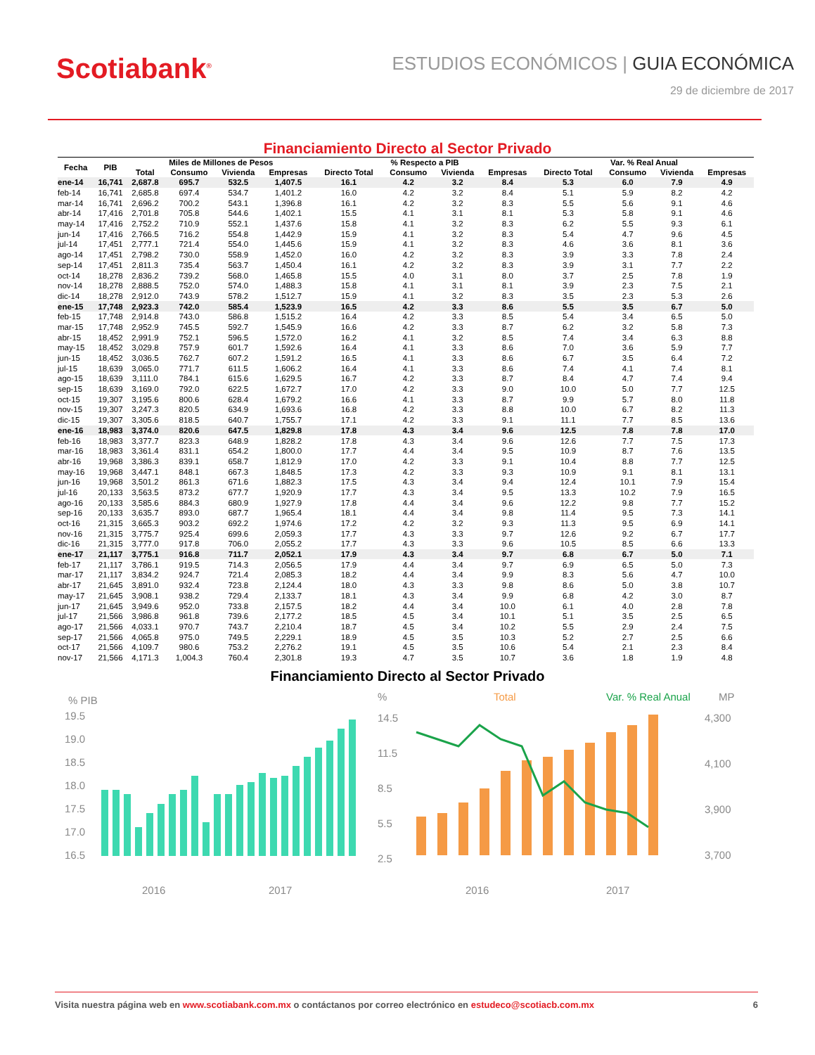Scotiabank<sup>®</sup>
ESTUDIOS ECONÓMICOS | GUIA ECONÓMICA
29 de diciembre de 2017
Financiamiento Directo al Sector Privado
| Fecha | PIB | Miles de Millones de Pesos | | | | % Respecto a PIB | | | | Var. % Real Anual | | | |
| --- | --- | --- | --- | --- | --- | --- | --- | --- | --- | --- | --- | --- | --- |
| | | Total | Consumo | Vivienda | Empresas | Directo Total | Consumo | Vivienda | Empresas | Directo Total | Consumo | Vivienda | Empresas |
| ene-14 | 16,741 | 2,687.8 | 695.7 | 532.5 | 1,407.5 | 16.1 | 4.2 | 3.2 | 8.4 | 5.3 | 6.0 | 7.9 | 4.9 |
| feb-14 | 16,741 | 2,685.8 | 697.4 | 534.7 | 1,401.2 | 16.0 | 4.2 | 3.2 | 8.4 | 5.1 | 5.9 | 8.2 | 4.2 |
| mar-14 | 16,741 | 2,696.2 | 700.2 | 543.1 | 1,396.8 | 16.1 | 4.2 | 3.2 | 8.3 | 5.5 | 5.6 | 9.1 | 4.6 |
| abr-14 | 17,416 | 2,701.8 | 705.8 | 544.6 | 1,402.1 | 15.5 | 4.1 | 3.1 | 8.1 | 5.3 | 5.8 | 9.1 | 4.6 |
| may-14 | 17,416 | 2,752.2 | 710.9 | 552.1 | 1,437.6 | 15.8 | 4.1 | 3.2 | 8.3 | 6.2 | 5.5 | 9.3 | 6.1 |
| jun-14 | 17,416 | 2,766.5 | 716.2 | 554.8 | 1,442.9 | 15.9 | 4.1 | 3.2 | 8.3 | 5.4 | 4.7 | 9.6 | 4.5 |
| jul-14 | 17,451 | 2,777.1 | 721.4 | 554.0 | 1,445.6 | 15.9 | 4.1 | 3.2 | 8.3 | 4.6 | 3.6 | 8.1 | 3.6 |
| ago-14 | 17,451 | 2,798.2 | 730.0 | 558.9 | 1,452.0 | 16.0 | 4.2 | 3.2 | 8.3 | 3.9 | 3.3 | 7.8 | 2.4 |
| sep-14 | 17,451 | 2,811.3 | 735.4 | 563.7 | 1,450.4 | 16.1 | 4.2 | 3.2 | 8.3 | 3.9 | 3.1 | 7.7 | 2.2 |
| oct-14 | 18,278 | 2,836.2 | 739.2 | 568.0 | 1,465.8 | 15.5 | 4.0 | 3.1 | 8.0 | 3.7 | 2.5 | 7.8 | 1.9 |
| nov-14 | 18,278 | 2,888.5 | 752.0 | 574.0 | 1,488.3 | 15.8 | 4.1 | 3.1 | 8.1 | 3.9 | 2.3 | 7.5 | 2.1 |
| dic-14 | 18,278 | 2,912.0 | 743.9 | 578.2 | 1,512.7 | 15.9 | 4.1 | 3.2 | 8.3 | 3.5 | 2.3 | 5.3 | 2.6 |
| ene-15 | 17,748 | 2,923.3 | 742.0 | 585.4 | 1,523.9 | 16.5 | 4.2 | 3.3 | 8.6 | 5.5 | 3.5 | 6.7 | 5.0 |
| feb-15 | 17,748 | 2,914.8 | 743.0 | 586.8 | 1,515.2 | 16.4 | 4.2 | 3.3 | 8.5 | 5.4 | 3.4 | 6.5 | 5.0 |
| mar-15 | 17,748 | 2,952.9 | 745.5 | 592.7 | 1,545.9 | 16.6 | 4.2 | 3.3 | 8.7 | 6.2 | 3.2 | 5.8 | 7.3 |
| abr-15 | 18,452 | 2,991.9 | 752.1 | 596.5 | 1,572.0 | 16.2 | 4.1 | 3.2 | 8.5 | 7.4 | 3.4 | 6.3 | 8.8 |
| may-15 | 18,452 | 3,029.8 | 757.9 | 601.7 | 1,592.6 | 16.4 | 4.1 | 3.3 | 8.6 | 7.0 | 3.6 | 5.9 | 7.7 |
| jun-15 | 18,452 | 3,036.5 | 762.7 | 607.2 | 1,591.2 | 16.5 | 4.1 | 3.3 | 8.6 | 6.7 | 3.5 | 6.4 | 7.2 |
| jul-15 | 18,639 | 3,065.0 | 771.7 | 611.5 | 1,606.2 | 16.4 | 4.1 | 3.3 | 8.6 | 7.4 | 4.1 | 7.4 | 8.1 |
| ago-15 | 18,639 | 3,111.0 | 784.1 | 615.6 | 1,629.5 | 16.7 | 4.2 | 3.3 | 8.7 | 8.4 | 4.7 | 7.4 | 9.4 |
| sep-15 | 18,639 | 3,169.0 | 792.0 | 622.5 | 1,672.7 | 17.0 | 4.2 | 3.3 | 9.0 | 10.0 | 5.0 | 7.7 | 12.5 |
| oct-15 | 19,307 | 3,195.6 | 800.6 | 628.4 | 1,679.2 | 16.6 | 4.1 | 3.3 | 8.7 | 9.9 | 5.7 | 8.0 | 11.8 |
| nov-15 | 19,307 | 3,247.3 | 820.5 | 634.9 | 1,693.6 | 16.8 | 4.2 | 3.3 | 8.8 | 10.0 | 6.7 | 8.2 | 11.3 |
| dic-15 | 19,307 | 3,305.6 | 818.5 | 640.7 | 1,755.7 | 17.1 | 4.2 | 3.3 | 9.1 | 11.1 | 7.7 | 8.5 | 13.6 |
| ene-16 | 18,983 | 3,374.0 | 820.6 | 647.5 | 1,829.8 | 17.8 | 4.3 | 3.4 | 9.6 | 12.5 | 7.8 | 7.8 | 17.0 |
| feb-16 | 18,983 | 3,377.7 | 823.3 | 648.9 | 1,828.2 | 17.8 | 4.3 | 3.4 | 9.6 | 12.6 | 7.7 | 7.5 | 17.3 |
| mar-16 | 18,983 | 3,361.4 | 831.1 | 654.2 | 1,800.0 | 17.7 | 4.4 | 3.4 | 9.5 | 10.9 | 8.7 | 7.6 | 13.5 |
| abr-16 | 19,968 | 3,386.3 | 839.1 | 658.7 | 1,812.9 | 17.0 | 4.2 | 3.3 | 9.1 | 10.4 | 8.8 | 7.7 | 12.5 |
| may-16 | 19,968 | 3,447.1 | 848.1 | 667.3 | 1,848.5 | 17.3 | 4.2 | 3.3 | 9.3 | 10.9 | 9.1 | 8.1 | 13.1 |
| jun-16 | 19,968 | 3,501.2 | 861.3 | 671.6 | 1,882.3 | 17.5 | 4.3 | 3.4 | 9.4 | 12.4 | 10.1 | 7.9 | 15.4 |
| jul-16 | 20,133 | 3,563.5 | 873.2 | 677.7 | 1,920.9 | 17.7 | 4.3 | 3.4 | 9.5 | 13.3 | 10.2 | 7.9 | 16.5 |
| ago-16 | 20,133 | 3,585.6 | 884.3 | 680.9 | 1,927.9 | 17.8 | 4.4 | 3.4 | 9.6 | 12.2 | 9.8 | 7.7 | 15.2 |
| sep-16 | 20,133 | 3,635.7 | 893.0 | 687.7 | 1,965.4 | 18.1 | 4.4 | 3.4 | 9.8 | 11.4 | 9.5 | 7.3 | 14.1 |
| oct-16 | 21,315 | 3,665.3 | 903.2 | 692.2 | 1,974.6 | 17.2 | 4.2 | 3.2 | 9.3 | 11.3 | 9.5 | 6.9 | 14.1 |
| nov-16 | 21,315 | 3,775.7 | 925.4 | 699.6 | 2,059.3 | 17.7 | 4.3 | 3.3 | 9.7 | 12.6 | 9.2 | 6.7 | 17.7 |
| dic-16 | 21,315 | 3,777.0 | 917.8 | 706.0 | 2,055.2 | 17.7 | 4.3 | 3.3 | 9.6 | 10.5 | 8.5 | 6.6 | 13.3 |
| ene-17 | 21,117 | 3,775.1 | 916.8 | 711.7 | 2,052.1 | 17.9 | 4.3 | 3.4 | 9.7 | 6.8 | 6.7 | 5.0 | 7.1 |
| feb-17 | 21,117 | 3,786.1 | 919.5 | 714.3 | 2,056.5 | 17.9 | 4.4 | 3.4 | 9.7 | 6.9 | 6.5 | 5.0 | 7.3 |
| mar-17 | 21,117 | 3,834.2 | 924.7 | 721.4 | 2,085.3 | 18.2 | 4.4 | 3.4 | 9.9 | 8.3 | 5.6 | 4.7 | 10.0 |
| abr-17 | 21,645 | 3,891.0 | 932.4 | 723.8 | 2,124.4 | 18.0 | 4.3 | 3.3 | 9.8 | 8.6 | 5.0 | 3.8 | 10.7 |
| may-17 | 21,645 | 3,908.1 | 938.2 | 729.4 | 2,133.7 | 18.1 | 4.3 | 3.4 | 9.9 | 6.8 | 4.2 | 3.0 | 8.7 |
| jun-17 | 21,645 | 3,949.6 | 952.0 | 733.8 | 2,157.5 | 18.2 | 4.4 | 3.4 | 10.0 | 6.1 | 4.0 | 2.8 | 7.8 |
| jul-17 | 21,566 | 3,986.8 | 961.8 | 739.6 | 2,177.2 | 18.5 | 4.5 | 3.4 | 10.1 | 5.1 | 3.5 | 2.5 | 6.5 |
| ago-17 | 21,566 | 4,033.1 | 970.7 | 743.7 | 2,210.4 | 18.7 | 4.5 | 3.4 | 10.2 | 5.5 | 2.9 | 2.4 | 7.5 |
| sep-17 | 21,566 | 4,065.8 | 975.0 | 749.5 | 2,229.1 | 18.9 | 4.5 | 3.5 | 10.3 | 5.2 | 2.7 | 2.5 | 6.6 |
| oct-17 | 21,566 | 4,109.7 | 980.6 | 753.2 | 2,276.2 | 19.1 | 4.5 | 3.5 | 10.6 | 5.4 | 2.1 | 2.3 | 8.4 |
| nov-17 | 21,566 | 4,171.3 | 1,004.3 | 760.4 | 2,301.8 | 19.3 | 4.7 | 3.5 | 10.7 | 3.6 | 1.8 | 1.9 | 4.8 |
Financiamiento Directo al Sector Privado
% PIB
19.5
19.0
18.5
18.0
17.5
17.0
16.5
2016
2017
%
Total
Var. % Real Anual
MP
14.5
11.5
8.5
5.5
2.5
4,300
4,100
3,900
3,700
2016
2017
Visita nuestra página web en www.scotiabank.com.mx o contáctanos por correo electrónico en estudeco@scotiacb.com.mx
6